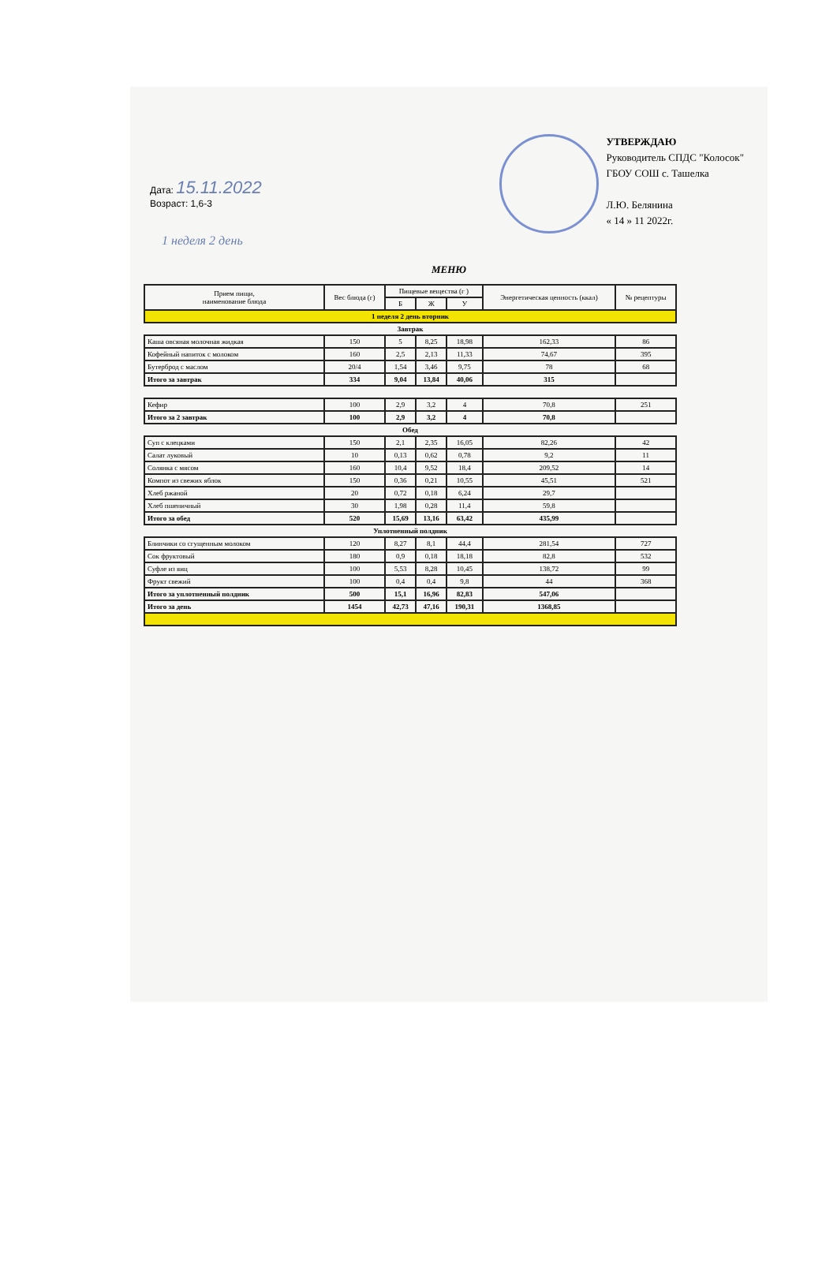Дата: 15.11.2022
Возраст: 1,6-3
УТВЕРЖДАЮ
Руководитель СПДС "Колосок"
ГБОУ СОШ с. Ташелка
Л.Ю. Белянина
« 14 » 11 2022г.
1 неделя 2 день
МЕНЮ
| Прием пищи, наименование блюда | Вес блюда (г) | Пищевые вещества (г ) | | | Энергетическая ценность (ккал) | № рецептуры |
| --- | --- | --- | --- | --- | --- | --- |
| | | Б | Ж | У | | |
| 1 неделя 2 день вторник | | | | | | |
| Завтрак | | | | | | |
| Каша овсяная молочная жидкая | 150 | 5 | 8,25 | 18,98 | 162,33 | 86 |
| Кофейный напиток с молоком | 160 | 2,5 | 2,13 | 11,33 | 74,67 | 395 |
| Бутерброд с маслом | 20/4 | 1,54 | 3,46 | 9,75 | 78 | 68 |
| Итого за завтрак | 334 | 9,04 | 13,84 | 40,06 | 315 | |
| Кефир | 100 | 2,9 | 3,2 | 4 | 70,8 | 251 |
| Итого за 2 завтрак | 100 | 2,9 | 3,2 | 4 | 70,8 | |
| Обед | | | | | | |
| Суп с клецками | 150 | 2,1 | 2,35 | 16,05 | 82,26 | 42 |
| Салат луковый | 10 | 0,13 | 0,62 | 0,78 | 9,2 | 11 |
| Солянка с мясом | 160 | 10,4 | 9,52 | 18,4 | 209,52 | 14 |
| Компот из свежих яблок | 150 | 0,36 | 0,21 | 10,55 | 45,51 | 521 |
| Хлеб ржаной | 20 | 0,72 | 0,18 | 6,24 | 29,7 | |
| Хлеб пшеничный | 30 | 1,98 | 0,28 | 11,4 | 59,8 | |
| Итого за обед | 520 | 15,69 | 13,16 | 63,42 | 435,99 | |
| Уплотненный полдник | | | | | | |
| Блинчики со сгущенным молоком | 120 | 8,27 | 8,1 | 44,4 | 281,54 | 727 |
| Сок фруктовый | 180 | 0,9 | 0,18 | 18,18 | 82,8 | 532 |
| Суфле из яиц | 100 | 5,53 | 8,28 | 10,45 | 138,72 | 99 |
| Фрукт свежий | 100 | 0,4 | 0,4 | 9,8 | 44 | 368 |
| Итого за уплотненный полдник | 500 | 15,1 | 16,96 | 82,83 | 547,06 | |
| Итого за день | 1454 | 42,73 | 47,16 | 190,31 | 1368,85 | |